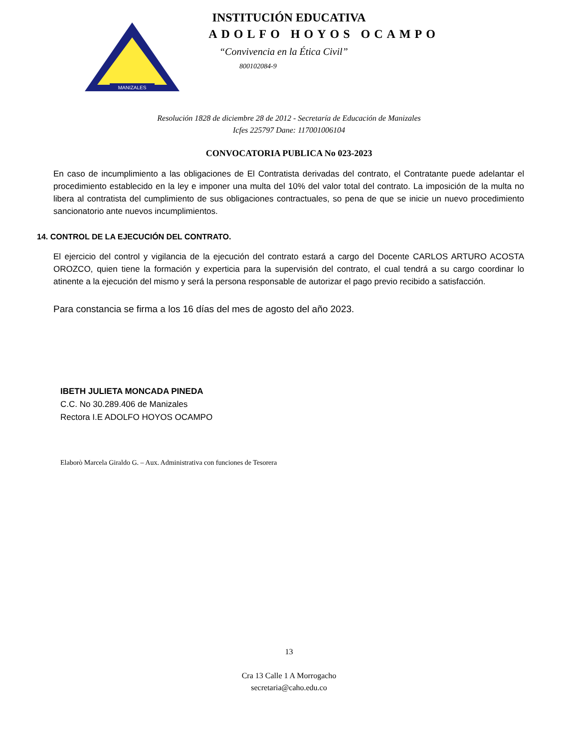MANIZALES
INSTITUCIÓN EDUCATIVA
ADOLFO HOYOS OCAMPO
“Convivencia en la Ética Civil”
800102084-9
Resolución 1828 de diciembre 28 de 2012 - Secretaría de Educación de Manizales
Icfes 225797 Dane: 117001006104
CONVOCATORIA PUBLICA No 023-2023
En caso de incumplimiento a las obligaciones de El Contratista derivadas del contrato, el Contratante puede adelantar el procedimiento establecido en la ley e imponer una multa del 10% del valor total del contrato. La imposición de la multa no libera al contratista del cumplimiento de sus obligaciones contractuales, so pena de que se inicie un nuevo procedimiento sancionatorio ante nuevos incumplimientos.
14. CONTROL DE LA EJECUCIÓN DEL CONTRATO.
El ejercicio del control y vigilancia de la ejecución del contrato estará a cargo del Docente CARLOS ARTURO ACOSTA OROZCO, quien tiene la formación y experticia para la supervisión del contrato, el cual tendrá a su cargo coordinar lo atinente a la ejecución del mismo y será la persona responsable de autorizar el pago previo recibido a satisfacción.
Para constancia se firma a los 16 días del mes de agosto del año 2023.
IBETH JULIETA MONCADA PINEDA
C.C. No 30.289.406 de Manizales
Rectora I.E ADOLFO HOYOS OCAMPO
Elaborò Marcela Giraldo G. – Aux. Administrativa con funciones de Tesorera
13
Cra 13 Calle 1 A Morrogacho
secretaria@caho.edu.co